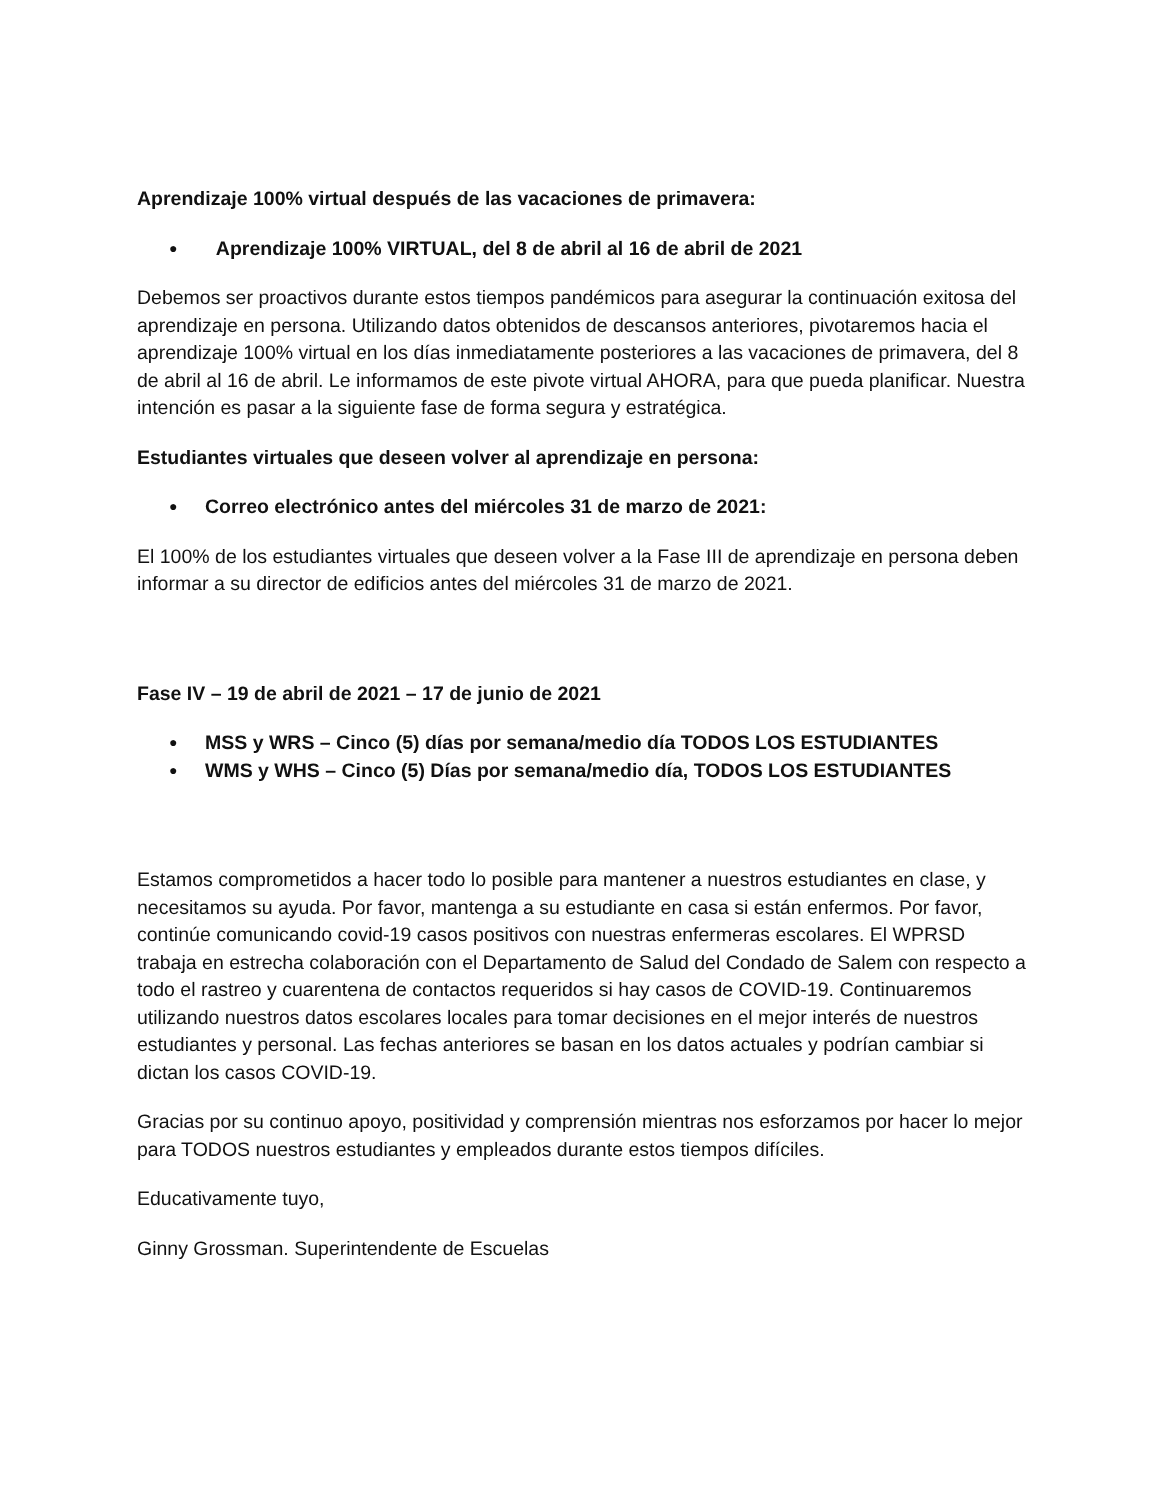Aprendizaje 100% virtual después de las vacaciones de primavera:
Aprendizaje 100% VIRTUAL, del 8 de abril al 16 de abril de 2021
Debemos ser proactivos durante estos tiempos pandémicos para asegurar la continuación exitosa del aprendizaje en persona. Utilizando datos obtenidos de descansos anteriores, pivotaremos hacia el aprendizaje 100% virtual en los días inmediatamente posteriores a las vacaciones de primavera, del 8 de abril al 16 de abril. Le informamos de este pivote virtual AHORA, para que pueda planificar. Nuestra intención es pasar a la siguiente fase de forma segura y estratégica.
Estudiantes virtuales que deseen volver al aprendizaje en persona:
Correo electrónico antes del miércoles 31 de marzo de 2021:
El 100% de los estudiantes virtuales que deseen volver a la Fase III de aprendizaje en persona deben informar a su director de edificios antes del miércoles 31 de marzo de 2021.
Fase IV – 19 de abril de 2021 – 17 de junio de 2021
MSS y WRS – Cinco (5) días por semana/medio día TODOS LOS ESTUDIANTES
WMS y WHS – Cinco (5) Días por semana/medio día, TODOS LOS ESTUDIANTES
Estamos comprometidos a hacer todo lo posible para mantener a nuestros estudiantes en clase, y necesitamos su ayuda. Por favor, mantenga a su estudiante en casa si están enfermos. Por favor, continúe comunicando covid-19 casos positivos con nuestras enfermeras escolares. El WPRSD trabaja en estrecha colaboración con el Departamento de Salud del Condado de Salem con respecto a todo el rastreo y cuarentena de contactos requeridos si hay casos de COVID-19. Continuaremos utilizando nuestros datos escolares locales para tomar decisiones en el mejor interés de nuestros estudiantes y personal. Las fechas anteriores se basan en los datos actuales y podrían cambiar si dictan los casos COVID-19.
Gracias por su continuo apoyo, positividad y comprensión mientras nos esforzamos por hacer lo mejor para TODOS nuestros estudiantes y empleados durante estos tiempos difíciles.
Educativamente tuyo,
Ginny Grossman. Superintendente de Escuelas